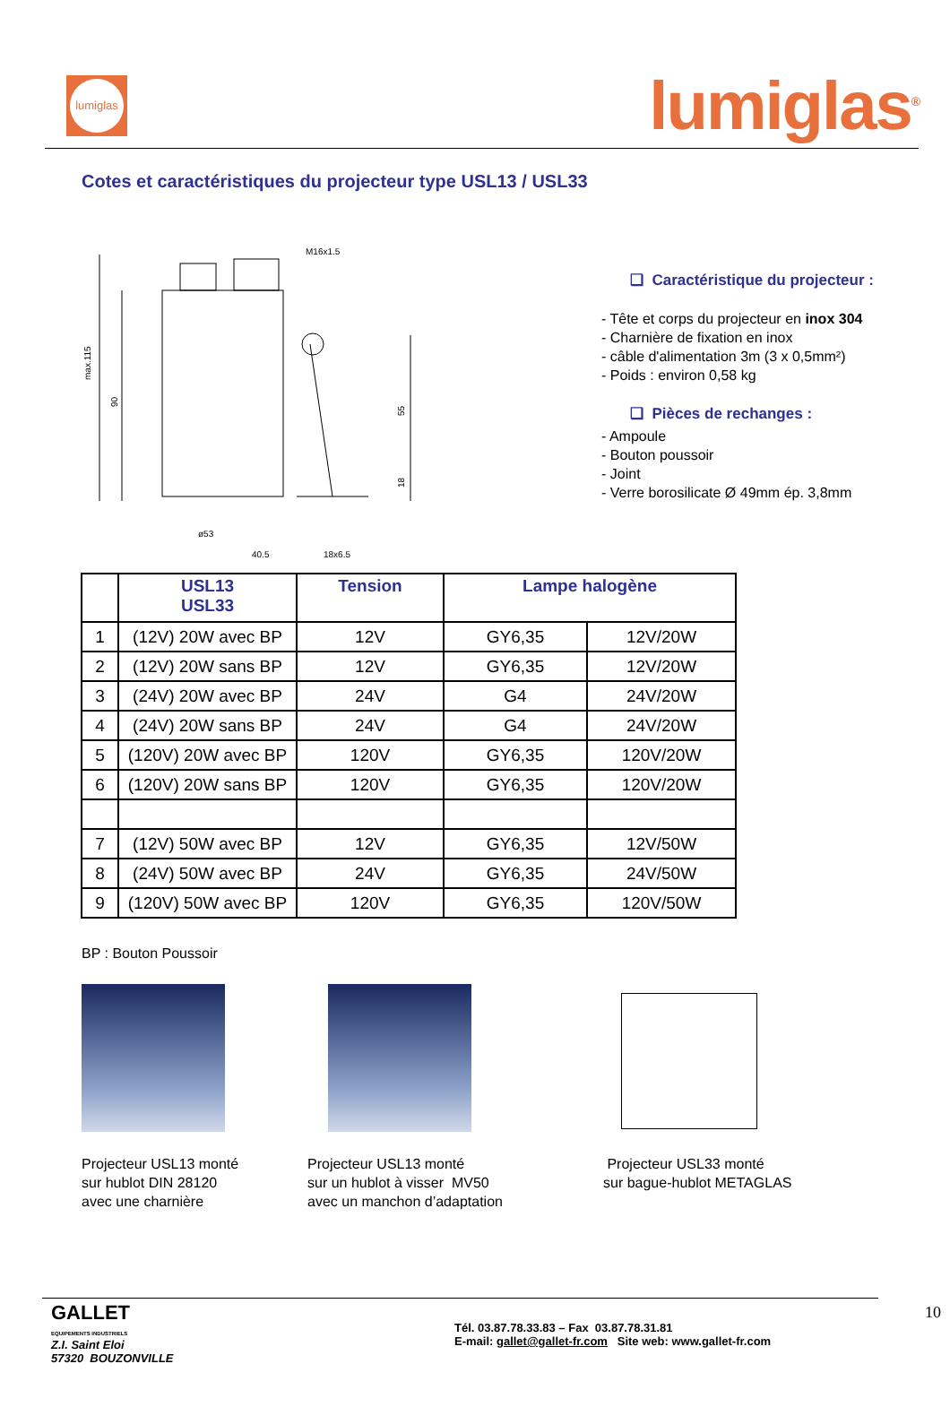lumiglas
lumiglas<sup>®</sup>
Cotes et caractéristiques du projecteur type USL13 / USL33
M16x1.5
max.115
90
55
18
ø53
40.5
18x6.5
❑ Caractéristique du projecteur :
- Tête et corps du projecteur en inox 304
- Charnière de fixation en inox
- câble d'alimentation 3m (3 x 0,5mm²)
- Poids : environ 0,58 kg
❑ Pièces de rechanges :
- Ampoule
- Bouton poussoir
- Joint
- Verre borosilicate Ø 49mm ép. 3,8mm
| | USL13 USL33 | Tension | Lampe halogène | |
| --- | --- | --- | --- | --- |
| 1 | (12V) 20W avec BP | 12V | GY6,35 | 12V/20W |
| 2 | (12V) 20W sans BP | 12V | GY6,35 | 12V/20W |
| 3 | (24V) 20W avec BP | 24V | G4 | 24V/20W |
| 4 | (24V) 20W sans BP | 24V | G4 | 24V/20W |
| 5 | (120V) 20W avec BP | 120V | GY6,35 | 120V/20W |
| 6 | (120V) 20W sans BP | 120V | GY6,35 | 120V/20W |
| 7 | (12V) 50W avec BP | 12V | GY6,35 | 12V/50W |
| 8 | (24V) 50W avec BP | 24V | GY6,35 | 24V/50W |
| 9 | (120V) 50W avec BP | 120V | GY6,35 | 120V/50W |
BP : Bouton Poussoir
Projecteur USL13 monté
sur hublot DIN 28120
avec une charnière
Projecteur USL13 monté
sur un hublot à visser MV50
avec un manchon d’adaptation
Projecteur USL33 monté
sur bague-hublot METAGLAS
GALLET
EQUIPEMENTS INDUSTRIELS
Z.I. Saint Eloi
57320 BOUZONVILLE
Tél. 03.87.78.33.83 – Fax 03.87.78.31.81
E-mail: gallet@gallet-fr.com Site web: www.gallet-fr.com
10